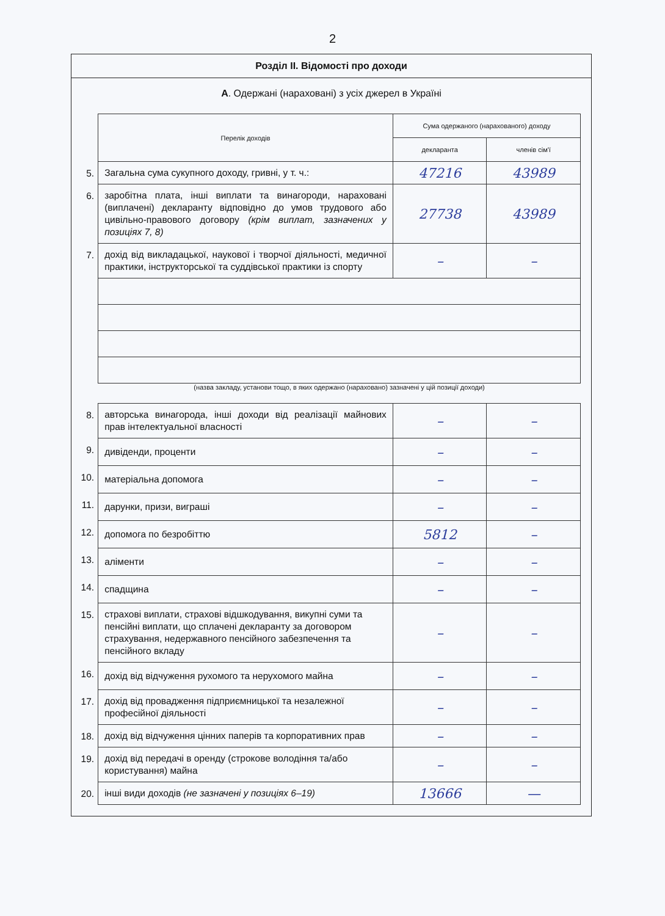2
Розділ II. Відомості про доходи
А. Одержані (нараховані) з усіх джерел в Україні
| | Перелік доходів | Сума одержаного (нарахованого) доходу | |
| | | декларанта | членів сім'ї |
| 5. | Загальна сума сукупного доходу, гривні, у т. ч.: | 47216 | 43989 |
| 6. | заробітна плата, інші виплати та винагороди, нараховані (виплачені) декларанту відповідно до умов трудового або цивільно-правового договору (крім виплат, зазначених у позиціях 7, 8) | 27738 | 43989 |
| 7. | дохід від викладацької, наукової і творчої діяльності, медичної практики, інструкторської та суддівської практики із спорту | – | – |
| | (назва закладу, установи тощо, в яких одержано (нараховано) зазначені у цій позиції доходи) | | |
| 8. | авторська винагорода, інші доходи від реалізації майнових прав інтелектуальної власності | – | – |
| 9. | дивіденди, проценти | – | – |
| 10. | матеріальна допомога | – | – |
| 11. | дарунки, призи, виграші | – | – |
| 12. | допомога по безробіттю | 5812 | – |
| 13. | аліменти | – | – |
| 14. | спадщина | – | – |
| 15. | страхові виплати, страхові відшкодування, викупні суми та пенсійні виплати, що сплачені декларанту за договором страхування, недержавного пенсійного забезпечення та пенсійного вкладу | – | – |
| 16. | дохід від відчуження рухомого та нерухомого майна | – | – |
| 17. | дохід від провадження підприємницької та незалежної професійної діяльності | – | – |
| 18. | дохід від відчуження цінних паперів та корпоративних прав | – | – |
| 19. | дохід від передачі в оренду (строкове володіння та/або користування) майна | – | – |
| 20. | інші види доходів (не зазначені у позиціях 6–19) | 13666 | — |